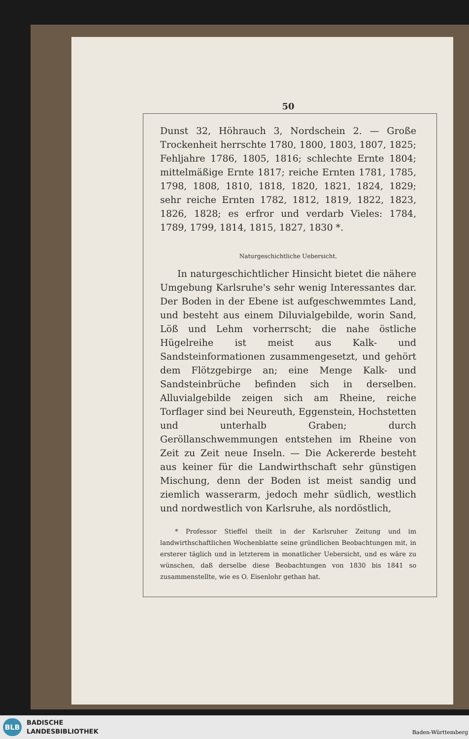50
Dunst 32, Höhrauch 3, Nordschein 2. — Große Trockenheit herrschte 1780, 1800, 1803, 1807, 1825; Fehljahre 1786, 1805, 1816; schlechte Ernte 1804; mittelmäßige Ernte 1817; reiche Ernten 1781, 1785, 1798, 1808, 1810, 1818, 1820, 1821, 1824, 1829; sehr reiche Ernten 1782, 1812, 1819, 1822, 1823, 1826, 1828; es erfror und verdarb Vieles: 1784, 1789, 1799, 1814, 1815, 1827, 1830 *.
Naturgeschichtliche Uebersicht.
In naturgeschichtlicher Hinsicht bietet die nähere Umgebung Karlsruhe's sehr wenig Interessantes dar. Der Boden in der Ebene ist aufgeschwemmtes Land, und besteht aus einem Diluvialgebilde, worin Sand, Löß und Lehm vorherrscht; die nahe östliche Hügelreihe ist meist aus Kalk- und Sandsteinformationen zusammengesetzt, und gehört dem Flötzgebirge an; eine Menge Kalk- und Sandsteinbrüche befinden sich in derselben. Alluvialgebilde zeigen sich am Rheine, reiche Torflager sind bei Neureuth, Eggenstein, Hochstetten und unterhalb Graben; durch Geröllanschwemmungen entstehen im Rheine von Zeit zu Zeit neue Inseln. — Die Ackererde besteht aus keiner für die Landwirthschaft sehr günstigen Mischung, denn der Boden ist meist sandig und ziemlich wasserarm, jedoch mehr südlich, westlich und nordwestlich von Karlsruhe, als nordöstlich,
* Professor Stieffel theilt in der Karlsruher Zeitung und im landwirthschaftlichen Wochenblatte seine gründlichen Beobachtungen mit, in ersterer täglich und in letzterem in monatlicher Uebersicht, und es wäre zu wünschen, daß derselbe diese Beobachtungen von 1830 bis 1841 so zusammenstellte, wie es O. Eisenlohr gethan hat.
BLB
BADISCHE
LANDESBIBLIOTHEK
Baden-Württemberg